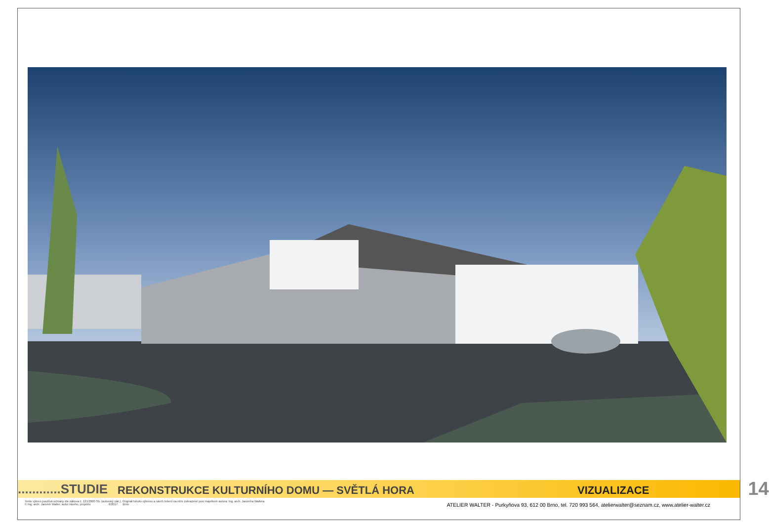............ STUDIE REKONSTRUKCE KULTURNÍHO DOMU — SVĚTLÁ HORA VIZUALIZACE 14
Tento výkres používá ochrany dle zákova č. 121/2000 Sb. (autorský zák.). Originál tohoto výkresu a návrh řešení na něm zobrazené jsou majetkem autora: Ing. arch. Jaromíra Waltera
© Ing. arch. Jaromír Walter, autor návrhu, projektu 6/2017 Brno
ATELIER WALTER - Purkyňova 93, 612 00 Brno, tel. 720 993 564, atelierwalter@seznam.cz, www.atelier-walter.cz